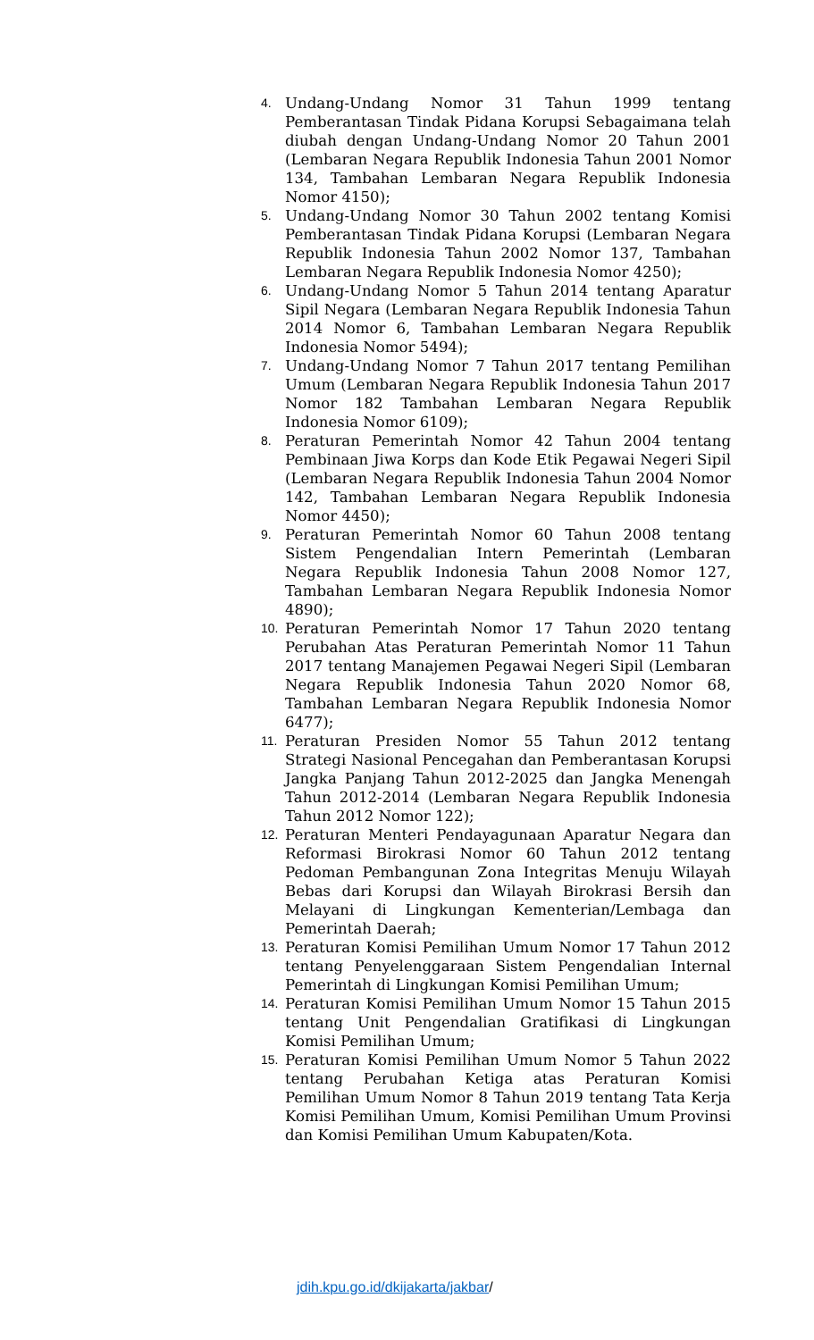4.
Undang-Undang Nomor 31 Tahun 1999 tentang Pemberantasan Tindak Pidana Korupsi Sebagaimana telah diubah dengan Undang-Undang Nomor 20 Tahun 2001 (Lembaran Negara Republik Indonesia Tahun 2001 Nomor 134, Tambahan Lembaran Negara Republik Indonesia Nomor 4150);
5.
Undang-Undang Nomor 30 Tahun 2002 tentang Komisi Pemberantasan Tindak Pidana Korupsi (Lembaran Negara Republik Indonesia Tahun 2002 Nomor 137, Tambahan Lembaran Negara Republik Indonesia Nomor 4250);
6.
Undang-Undang Nomor 5 Tahun 2014 tentang Aparatur Sipil Negara (Lembaran Negara Republik Indonesia Tahun 2014 Nomor 6, Tambahan Lembaran Negara Republik Indonesia Nomor 5494);
7.
Undang-Undang Nomor 7 Tahun 2017 tentang Pemilihan Umum (Lembaran Negara Republik Indonesia Tahun 2017 Nomor 182 Tambahan Lembaran Negara Republik Indonesia Nomor 6109);
8.
Peraturan Pemerintah Nomor 42 Tahun 2004 tentang Pembinaan Jiwa Korps dan Kode Etik Pegawai Negeri Sipil (Lembaran Negara Republik Indonesia Tahun 2004 Nomor 142, Tambahan Lembaran Negara Republik Indonesia Nomor 4450);
9.
Peraturan Pemerintah Nomor 60 Tahun 2008 tentang Sistem Pengendalian Intern Pemerintah (Lembaran Negara Republik Indonesia Tahun 2008 Nomor 127, Tambahan Lembaran Negara Republik Indonesia Nomor 4890);
10.
Peraturan Pemerintah Nomor 17 Tahun 2020 tentang Perubahan Atas Peraturan Pemerintah Nomor 11 Tahun 2017 tentang Manajemen Pegawai Negeri Sipil (Lembaran Negara Republik Indonesia Tahun 2020 Nomor 68, Tambahan Lembaran Negara Republik Indonesia Nomor 6477);
11.
Peraturan Presiden Nomor 55 Tahun 2012 tentang Strategi Nasional Pencegahan dan Pemberantasan Korupsi Jangka Panjang Tahun 2012-2025 dan Jangka Menengah Tahun 2012-2014 (Lembaran Negara Republik Indonesia Tahun 2012 Nomor 122);
12.
Peraturan Menteri Pendayagunaan Aparatur Negara dan Reformasi Birokrasi Nomor 60 Tahun 2012 tentang Pedoman Pembangunan Zona Integritas Menuju Wilayah Bebas dari Korupsi dan Wilayah Birokrasi Bersih dan Melayani di Lingkungan Kementerian/Lembaga dan Pemerintah Daerah;
13.
Peraturan Komisi Pemilihan Umum Nomor 17 Tahun 2012 tentang Penyelenggaraan Sistem Pengendalian Internal Pemerintah di Lingkungan Komisi Pemilihan Umum;
14.
Peraturan Komisi Pemilihan Umum Nomor 15 Tahun 2015 tentang Unit Pengendalian Gratifikasi di Lingkungan Komisi Pemilihan Umum;
15.
Peraturan Komisi Pemilihan Umum Nomor 5 Tahun 2022 tentang Perubahan Ketiga atas Peraturan Komisi Pemilihan Umum Nomor 8 Tahun 2019 tentang Tata Kerja Komisi Pemilihan Umum, Komisi Pemilihan Umum Provinsi dan Komisi Pemilihan Umum Kabupaten/Kota.
jdih.kpu.go.id/dkijakarta/jakbar/